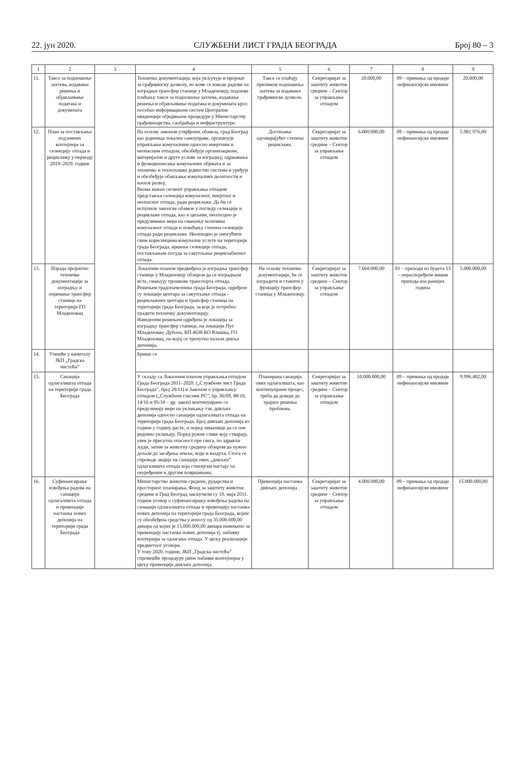22. јун 2020. СЛУЖБЕНИ ЛИСТ ГРАДА БЕОГРАДА Број 80 – 3
| 1 | 2 | 3 | 4 | 5 | 6 | 7 | 8 | 9 |
| --- | --- | --- | --- | --- | --- | --- | --- | --- |
| 11. | Таксе за подношење захтева, издавање решења и објављивање података и докумената | | Техничка документација, која укључује и пројекат за грађевинску дозволу, по коме се изводе радови на изградњи трансфер станице у Младеновцу, подлеже плаћању такси за подношење захтева, издавање решења и објављивање података и докумената кроз посебан информациони систем Централне евиденције обједињене процедуре у Министарству грађевинарства, саобраћаја и инфраструктуре. | Таксе се плаћају приликом подношења захтева за издавање грађевинске дозволе. | Секретаријат за заштиту животне средине – Сектор за управљање отпадом | 20.000,00 | 09 – примања од продаје нефинансијске имовине | 20.000,00 |
| 12. | План за постављање подземних контејнера за селекцију отпада и рециклажу у периоду 2019–2029. године | | На основу законом утврђених обавеза, град Београд као јединица локалне самоуправе, организује управљање комуналним односно инертним и неопасним отпадом, обезбеђује организационе, материјалне и друге услове за изградњу, одржавање и функционисање комуналних објеката и за техничко и технолошко јединство система и уређује и обезбеђује обављање комуналних делатности и њихов развој. Веома важан сегмент управљања отпадом представља селекција комуналног, инертног и неопасног отпада, ради рециклаже. Да би се испуниле законске обавезе у погледу селекције и рециклаже отпада, као и циљеви, неопходно је предузимање мера на смањењу количина комуналног отпада и повећању степена селекције отпада ради рециклаже. Неопходно је омогућити свим корисницима комуналне услуге на територији града Београда, вршење селекције отпада, постављањем посуда за сакупљање рециклабилног отпада. | Достизање одговарајућег степена рециклаже. | Секретаријат за заштиту животне средине – Сектор за управљање отпадом | 6.000.000,00 | 09 – примања од продаје нефинансијске имовине | 5.981.976,00 |
| 13. | Израда пројектно техничке документације за изградњу и опремање трансфер станице на територији ГО Младеновац | | Локалним планом предвиђена је изградња трансфер станице у Младеновцу обзиром да се изградњом исте, смањују трошкове транспорта отпада. Решењем градоначелника града Београда, одређене су локације центара за сакупљање отпада – рециклажних центара и трансфер станица на територији града Београда, за које је потребно урадити техничку документацију. Наведеним решењем одређена је локација за изградњу трансфер станице, на локацији Пут Младеновац–Дубона, КП 4638 КО Влашка, ГО Младеновац, на којој се тренутно налази дивља депонија. | На основу техничке документације, ће се изградити и ставити у функцију трансфер станица у Младеновцу. | Секретаријат за заштиту животне средине – Сектор за управљање отпадом | 7.668.000,00 | 01 – приходи из буџета 13 – нераспоређени вишак прихода иза ранијих година | 5.000.000,00 |
| 14. | Учешће у капиталу ЈКП „Градска чистоћа” | | Брише се | | | | | |
| 15. | Санација одлагалишта отпада на територији града Београда | | У складу са Локалним планом управљања отпадом Града Београда 2011–2020. („Службени лист Града Београда”, број 28/11) и Законом о управљању отпадом („Службени гласник РС”, бр. 36/09, 88/10, 14/16 и 95/18 – др. закон) континуирано се предузимају мере на уклањању тзв. дивљих депонија односно санацији одлагалишта отпада на територији града Београда. Број дивљих депонија из године у годину расте, и поред чињенице да се оне редовно уклањају. Поред ружне слике коју стварају, увек је присутна опасност пре свега, по здравље људи, затим за животну средину обзиром да нужно долази до загађења земље, воде и ваздуха. Стога се спроводе акције на санацији ових „дивљих” одлагалишта отпада која стихијски настају на неуређеним и другим површинама. | Планирана санација ових одлагалишта, као континуирани процес, треба да доведе до трајног решења проблема. | Секретаријат за заштиту животне средине – Сектор за управљање отпадом | 10.000.000,00 | 09 – примања од продаје нефинансијске имовине | 9.996.482,00 |
| 16. | Суфинансирање извођења радова на санацији одлагалишта отпада и превенције настанка нових депонија на територији града Београда | | Министарство животне средине, рударства и просторног планирања, Фонд за заштиту животне средине и Град Београд закључили су 10. маја 2011. године уговор о суфинансирању извођења радова на санацији одлагалишта отпада и превенцију настанка нових депонија на територији града Београда, којим су обезбеђена средства у износу од 35.000.000,00 динара од којих је 15.000.000,00 динара намењено за превенцију настанка нових депонија тј. набавку контејнера за одлагање отпада. У циљу реализације предметног уговора. У току 2020. године, ЈКП „Градска чистоћа” спровешће процедуру јавне набавке контејнераа у циљу превенције дивљих депонија. | Превенција настанка дивљих депонија . | Секретаријат за заштиту животне средине – Сектор за управљање отпадом | 4.000.000,00 | 09 – примања од продаје нефинансијске имовине | 15.000.000,00 |